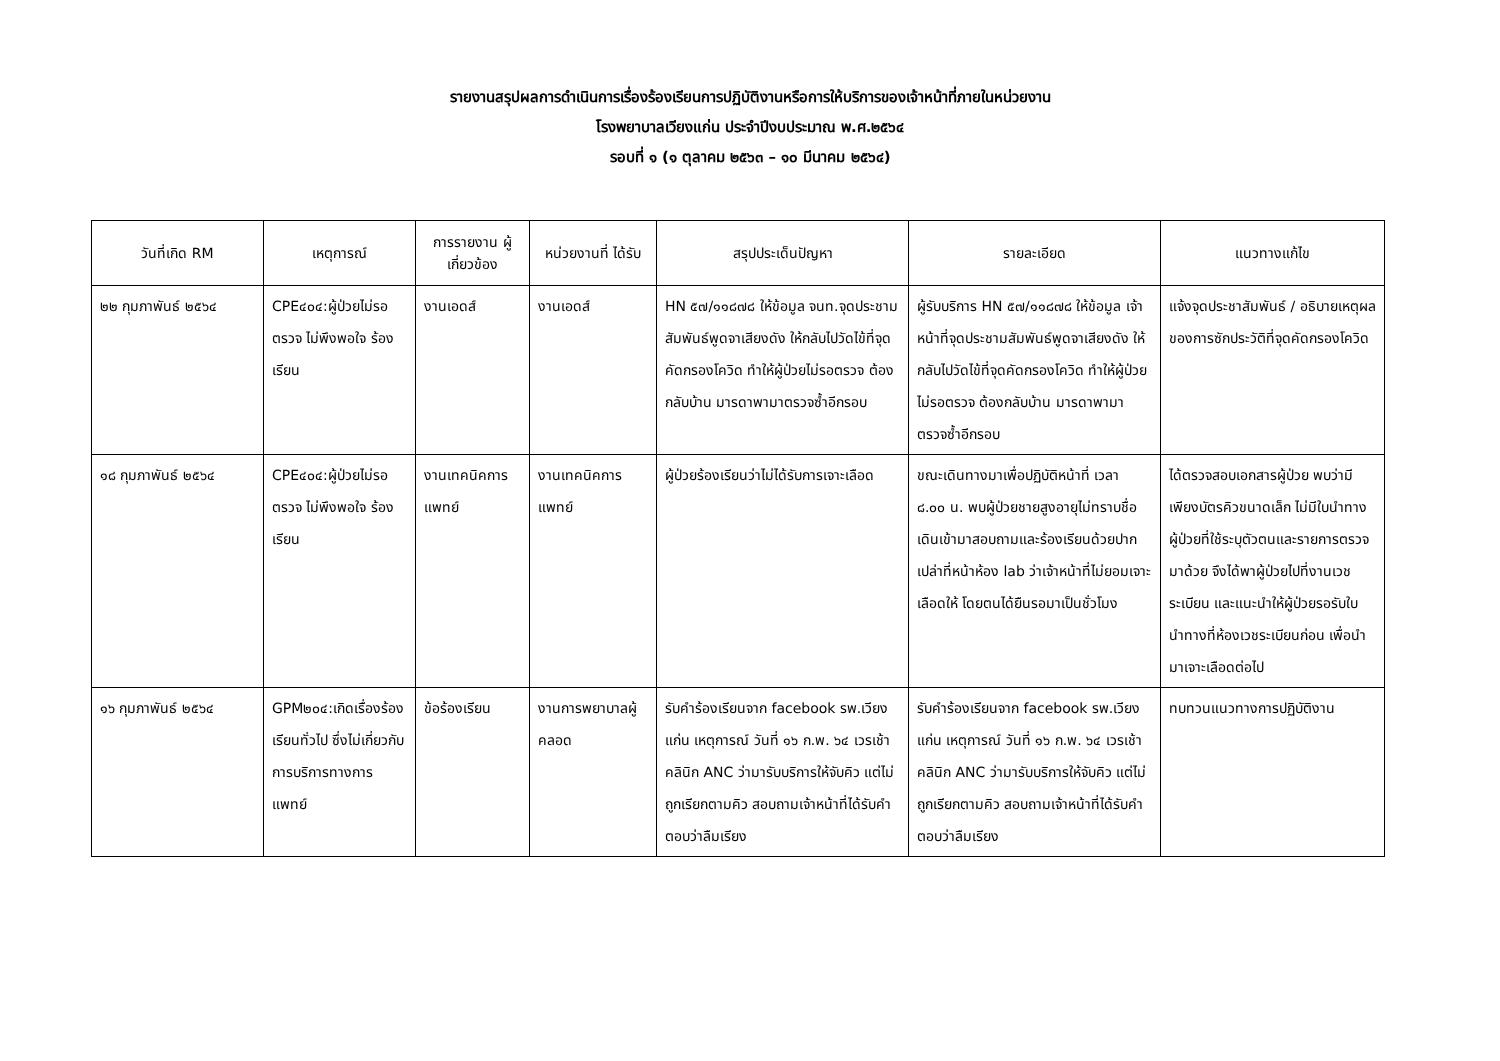รายงานสรุปผลการดำเนินการเรื่องร้องเรียนการปฏิบัติงานหรือการให้บริการของเจ้าหน้าที่ภายในหน่วยงาน
โรงพยาบาลเวียงแก่น ประจำปีงบประมาณ พ.ศ.๒๕๖๔
รอบที่ ๑ (๑ ตุลาคม ๒๕๖๓ – ๑๐ มีนาคม ๒๕๖๔)
| วันที่เกิด RM | เหตุการณ์ | การรายงาน ผู้เกี่ยวข้อง | หน่วยงานที่ ได้รับ | สรุปประเด็นปัญหา | รายละเอียด | แนวทางแก้ไข |
| --- | --- | --- | --- | --- | --- | --- |
| ๒๒ กุมภาพันธ์ ๒๕๖๔ | CPE๔๐๔:ผู้ป่วยไม่รอตรวจ ไม่พึงพอใจ ร้องเรียน | งานเอดส์ | งานเอดส์ | HN ๕๗/๑๑๘๗๘ ให้ข้อมูล จนท.จุดประชามสัมพันธ์พูดจาเสียงดัง ให้กลับไปวัดไข้ที่จุดคัดกรองโควิด ทำให้ผู้ป่วยไม่รอตรวจ ต้องกลับบ้าน มารดาพามาตรวจซ้ำอีกรอบ | ผู้รับบริการ HN ๕๗/๑๑๘๗๘ ให้ข้อมูล เจ้าหน้าที่จุดประชามสัมพันธ์พูดจาเสียงดัง ให้กลับไปวัดไข้ที่จุดคัดกรองโควิด ทำให้ผู้ป่วยไม่รอตรวจ ต้องกลับบ้าน มารดาพามาตรวจซ้ำอีกรอบ | แจ้งจุดประชาสัมพันธ์ / อธิบายเหตุผลของการซักประวัติที่จุดคัดกรองโควิด |
| ๑๘ กุมภาพันธ์ ๒๕๖๔ | CPE๔๐๔:ผู้ป่วยไม่รอตรวจ ไม่พึงพอใจ ร้องเรียน | งานเทคนิคการแพทย์ | งานเทคนิคการแพทย์ | ผู้ป่วยร้องเรียนว่าไม่ได้รับการเจาะเลือด | ขณะเดินทางมาเพื่อปฏิบัติหน้าที่ เวลา ๘.๐๐ น. พบผู้ป่วยชายสูงอายุไม่ทราบชื่อเดินเข้ามาสอบถามและร้องเรียนด้วยปากเปล่าที่หน้าห้อง lab ว่าเจ้าหน้าที่ไม่ยอมเจาะเลือดให้ โดยตนได้ยืนรอมาเป็นชั่วโมง | ได้ตรวจสอบเอกสารผู้ป่วย พบว่ามีเพียงบัตรคิวขนาดเล็ก ไม่มีใบนำทางผู้ป่วยที่ใช้ระบุตัวตนและรายการตรวจมาด้วย จึงได้พาผู้ป่วยไปที่งานเวชระเบียน และแนะนำให้ผู้ป่วยรอรับใบนำทางที่ห้องเวชระเบียนก่อน เพื่อนำมาเจาะเลือดต่อไป |
| ๑๖ กุมภาพันธ์ ๒๕๖๔ | GPM๒๐๔:เกิดเรื่องร้องเรียนทั่วไป ซึ่งไม่เกี่ยวกับการบริการทางการแพทย์ | ข้อร้องเรียน | งานการพยาบาลผู้คลอด | รับคำร้องเรียนจาก facebook รพ.เวียงแก่น เหตุการณ์ วันที่ ๑๖ ก.พ. ๖๔ เวรเช้า คลินิก ANC ว่ามารับบริการให้จับคิว แต่ไม่ถูกเรียกตามคิว สอบถามเจ้าหน้าที่ได้รับคำตอบว่าลืมเรียง | รับคำร้องเรียนจาก facebook รพ.เวียงแก่น เหตุการณ์ วันที่ ๑๖ ก.พ. ๖๔ เวรเช้า คลินิก ANC ว่ามารับบริการให้จับคิว แต่ไม่ถูกเรียกตามคิว สอบถามเจ้าหน้าที่ได้รับคำตอบว่าลืมเรียง | ทบทวนแนวทางการปฏิบัติงาน |